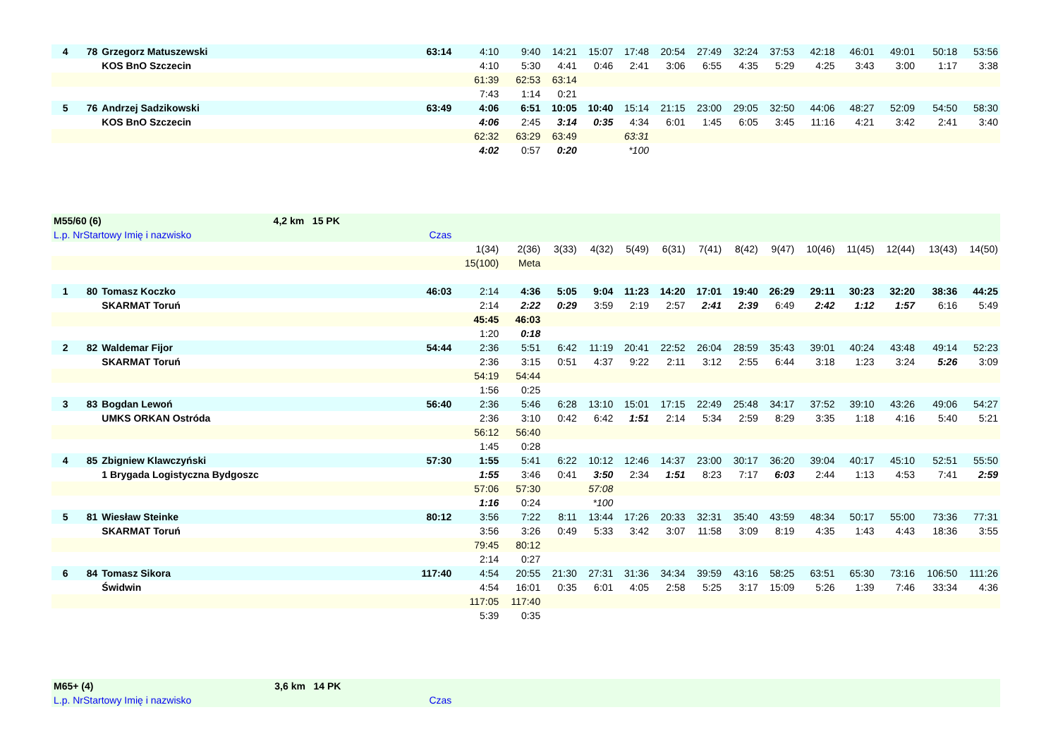| 4 | 78 | Grzegorz Matuszewski | 63:14 | 4:10 | 9:40 | 14:21 | 15:07 | 17:48 | 20:54 | 27:49 | 32:24 | 37:53 | 42:18 | 46:01 | 49:01 | 50:18 | 53:56 |
| | | KOS BnO Szczecin | | 4:10 | 5:30 | 4:41 | 0:46 | 2:41 | 3:06 | 6:55 | 4:35 | 5:29 | 4:25 | 3:43 | 3:00 | 1:17 | 3:38 |
| | | | | 61:39 | 62:53 | 63:14 | | | | | | | | | | | |
| | | | | 7:43 | 1:14 | 0:21 | | | | | | | | | | | |
| 5 | 76 | Andrzej Sadzikowski | 63:49 | 4:06 | 6:51 | 10:05 | 10:40 | 15:14 | 21:15 | 23:00 | 29:05 | 32:50 | 44:06 | 48:27 | 52:09 | 54:50 | 58:30 |
| | | KOS BnO Szczecin | | 4:06 | 2:45 | 3:14 | 0:35 | 4:34 | 6:01 | 1:45 | 6:05 | 3:45 | 11:16 | 4:21 | 3:42 | 2:41 | 3:40 |
| | | | | 62:32 | 63:29 | 63:49 | | 63:31 | | | | | | | | | |
| | | | | 4:02 | 0:57 | 0:20 | | *100 | | | | | | | | | |
| M55/60 (6) 4,2 km 15 PK | | | | | | | | | | | | | | | | | |
| L.p. NrStartowy Imię i nazwisko | | | Czas | | | | | | | | | | | | | | |
| | | | | 1(34) | 2(36) | 3(33) | 4(32) | 5(49) | 6(31) | 7(41) | 8(42) | 9(47) | 10(46) | 11(45) | 12(44) | 13(43) | 14(50) |
| | | | | 15(100) | Meta | | | | | | | | | | | | |
| 1 | 80 | Tomasz Koczko | 46:03 | 2:14 | 4:36 | 5:05 | 9:04 | 11:23 | 14:20 | 17:01 | 19:40 | 26:29 | 29:11 | 30:23 | 32:20 | 38:36 | 44:25 |
| | | SKARMAT Toruń | | 2:14 | 2:22 | 0:29 | 3:59 | 2:19 | 2:57 | 2:41 | 2:39 | 6:49 | 2:42 | 1:12 | 1:57 | 6:16 | 5:49 |
| | | | | 45:45 | 46:03 | | | | | | | | | | | | |
| | | | | 1:20 | 0:18 | | | | | | | | | | | | |
| 2 | 82 | Waldemar Fijor | 54:44 | 2:36 | 5:51 | 6:42 | 11:19 | 20:41 | 22:52 | 26:04 | 28:59 | 35:43 | 39:01 | 40:24 | 43:48 | 49:14 | 52:23 |
| | | SKARMAT Toruń | | 2:36 | 3:15 | 0:51 | 4:37 | 9:22 | 2:11 | 3:12 | 2:55 | 6:44 | 3:18 | 1:23 | 3:24 | 5:26 | 3:09 |
| | | | | 54:19 | 54:44 | | | | | | | | | | | | |
| | | | | 1:56 | 0:25 | | | | | | | | | | | | |
| 3 | 83 | Bogdan Lewoń | 56:40 | 2:36 | 5:46 | 6:28 | 13:10 | 15:01 | 17:15 | 22:49 | 25:48 | 34:17 | 37:52 | 39:10 | 43:26 | 49:06 | 54:27 |
| | | UMKS ORKAN Ostróda | | 2:36 | 3:10 | 0:42 | 6:42 | 1:51 | 2:14 | 5:34 | 2:59 | 8:29 | 3:35 | 1:18 | 4:16 | 5:40 | 5:21 |
| | | | | 56:12 | 56:40 | | | | | | | | | | | | |
| | | | | 1:45 | 0:28 | | | | | | | | | | | | |
| 4 | 85 | Zbigniew Klawczyński | 57:30 | 1:55 | 5:41 | 6:22 | 10:12 | 12:46 | 14:37 | 23:00 | 30:17 | 36:20 | 39:04 | 40:17 | 45:10 | 52:51 | 55:50 |
| | | 1 Brygada Logistyczna Bydgoszc | | 1:55 | 3:46 | 0:41 | 3:50 | 2:34 | 1:51 | 8:23 | 7:17 | 6:03 | 2:44 | 1:13 | 4:53 | 7:41 | 2:59 |
| | | | | 57:06 | 57:30 | | 57:08 | | | | | | | | | | |
| | | | | 1:16 | 0:24 | | *100 | | | | | | | | | | |
| 5 | 81 | Wiesław Steinke | 80:12 | 3:56 | 7:22 | 8:11 | 13:44 | 17:26 | 20:33 | 32:31 | 35:40 | 43:59 | 48:34 | 50:17 | 55:00 | 73:36 | 77:31 |
| | | SKARMAT Toruń | | 3:56 | 3:26 | 0:49 | 5:33 | 3:42 | 3:07 | 11:58 | 3:09 | 8:19 | 4:35 | 1:43 | 4:43 | 18:36 | 3:55 |
| | | | | 79:45 | 80:12 | | | | | | | | | | | | |
| | | | | 2:14 | 0:27 | | | | | | | | | | | | |
| 6 | 84 | Tomasz Sikora | 117:40 | 4:54 | 20:55 | 21:30 | 27:31 | 31:36 | 34:34 | 39:59 | 43:16 | 58:25 | 63:51 | 65:30 | 73:16 | 106:50 | 111:26 |
| | | Świdwin | | 4:54 | 16:01 | 0:35 | 6:01 | 4:05 | 2:58 | 5:25 | 3:17 | 15:09 | 5:26 | 1:39 | 7:46 | 33:34 | 4:36 |
| | | | | 117:05 | 117:40 | | | | | | | | | | | | |
| | | | | 5:39 | 0:35 | | | | | | | | | | | | |
| M65+ (4) 3,6 km 14 PK | | | | | | | | | | | | | | | | | |
| L.p. NrStartowy Imię i nazwisko | | | Czas | | | | | | | | | | | | | | |